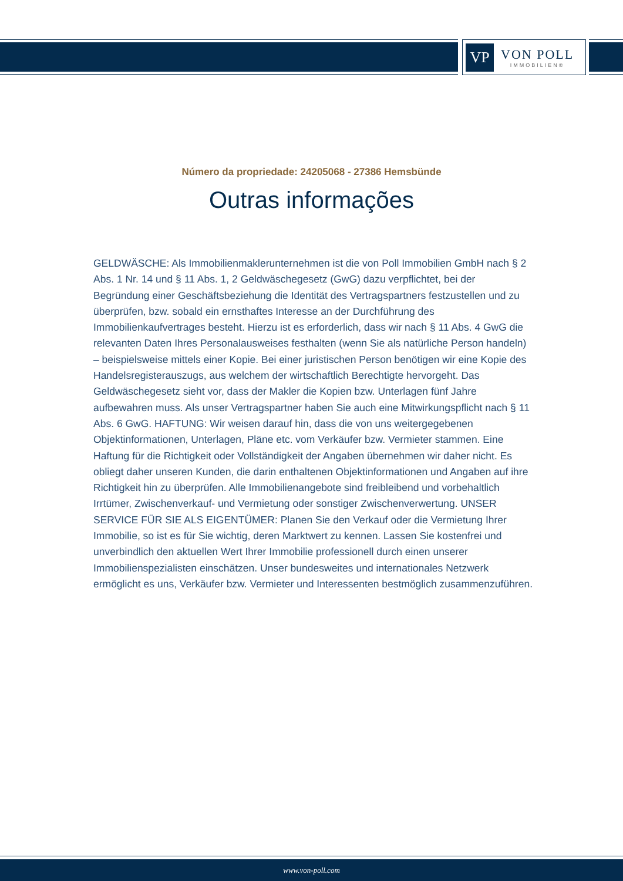VP
VON POLL
IMMOBILIEN®
Número da propriedade: 24205068 - 27386 Hemsbünde
Outras informações
GELDWÄSCHE: Als Immobilienmaklerunternehmen ist die von Poll Immobilien GmbH nach § 2 Abs. 1 Nr. 14 und § 11 Abs. 1, 2 Geldwäschegesetz (GwG) dazu verpflichtet, bei der Begründung einer Geschäftsbeziehung die Identität des Vertragspartners festzustellen und zu überprüfen, bzw. sobald ein ernsthaftes Interesse an der Durchführung des Immobilienkaufvertrages besteht. Hierzu ist es erforderlich, dass wir nach § 11 Abs. 4 GwG die relevanten Daten Ihres Personalausweises festhalten (wenn Sie als natürliche Person handeln) – beispielsweise mittels einer Kopie. Bei einer juristischen Person benötigen wir eine Kopie des Handelsregisterauszugs, aus welchem der wirtschaftlich Berechtigte hervorgeht. Das Geldwäschegesetz sieht vor, dass der Makler die Kopien bzw. Unterlagen fünf Jahre aufbewahren muss. Als unser Vertragspartner haben Sie auch eine Mitwirkungspflicht nach § 11 Abs. 6 GwG. HAFTUNG: Wir weisen darauf hin, dass die von uns weitergegebenen Objektinformationen, Unterlagen, Pläne etc. vom Verkäufer bzw. Vermieter stammen. Eine Haftung für die Richtigkeit oder Vollständigkeit der Angaben übernehmen wir daher nicht. Es obliegt daher unseren Kunden, die darin enthaltenen Objektinformationen und Angaben auf ihre Richtigkeit hin zu überprüfen. Alle Immobilienangebote sind freibleibend und vorbehaltlich Irrtümer, Zwischenverkauf- und Vermietung oder sonstiger Zwischenverwertung. UNSER SERVICE FÜR SIE ALS EIGENTÜMER: Planen Sie den Verkauf oder die Vermietung Ihrer Immobilie, so ist es für Sie wichtig, deren Marktwert zu kennen. Lassen Sie kostenfrei und unverbindlich den aktuellen Wert Ihrer Immobilie professionell durch einen unserer Immobilienspezialisten einschätzen. Unser bundesweites und internationales Netzwerk ermöglicht es uns, Verkäufer bzw. Vermieter und Interessenten bestmöglich zusammenzuführen.
www.von-poll.com